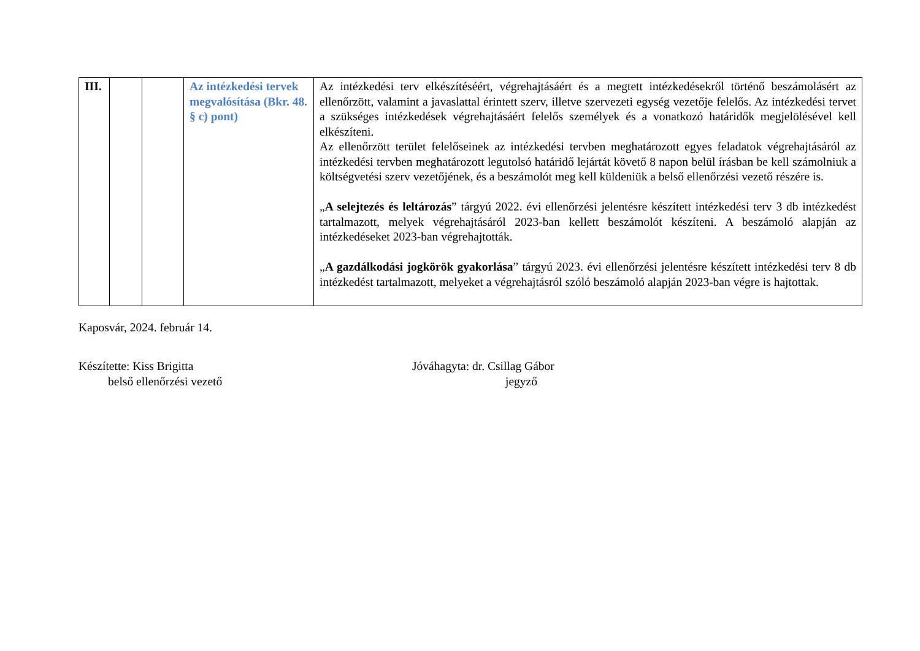| III. | | | Az intézkedési tervek megvalósítása (Bkr. 48. § c) pont) | Az intézkedési terv elkészítéséért, végrehajtásáért és a megtett intézkedésekről történő beszámolásért az ellenőrzött, valamint a javaslattal érintett szerv, illetve szervezeti egység vezetője felelős. Az intézkedési tervet a szükséges intézkedések végrehajtásáért felelős személyek és a vonatkozó határidők megjelölésével kell elkészíteni. Az ellenőrzött terület felelőseinek az intézkedési tervben meghatározott egyes feladatok végrehajtásáról az intézkedési tervben meghatározott legutolsó határidő lejártát követő 8 napon belül írásban be kell számolniuk a költségvetési szerv vezetőjének, és a beszámolót meg kell küldeniük a belső ellenőrzési vezető részére is. „ A selejtezés és leltározás ” tárgyú 2022. évi ellenőrzési jelentésre készített intézkedési terv 3 db intézkedést tartalmazott, melyek végrehajtásáról 2023-ban kellett beszámolót készíteni. A beszámoló alapján az intézkedéseket 2023-ban végrehajtották. „ A gazdálkodási jogkörök gyakorlása ” tárgyú 2023. évi ellenőrzési jelentésre készített intézkedési terv 8 db intézkedést tartalmazott, melyeket a végrehajtásról szóló beszámoló alapján 2023-ban végre is hajtottak. |
Kaposvár, 2024. február 14.
Készítette: Kiss Brigitta
belső ellenőrzési vezető
Jóváhagyta: dr. Csillag Gábor
jegyző